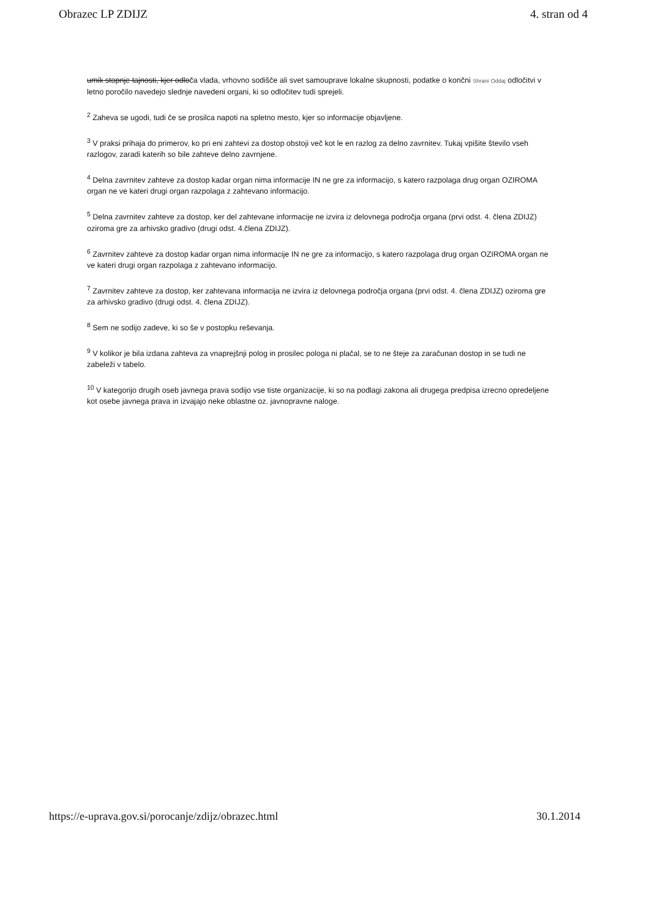Obrazec LP ZDIJZ 4. stran od 4
umik stopnje tajnosti, kjer odloča vlada, vrhovno sodišče ali svet samouprave lokalne skupnosti, podatke o končni Shrani Oddaj odločitvi v letno poročilo navedejo slednje navedeni organi, ki so odločitev tudi sprejeli.
<sup>2</sup> Zaheva se ugodi, tudi če se prosilca napoti na spletno mesto, kjer so informacije objavljene.
<sup>3</sup> V praksi prihaja do primerov, ko pri eni zahtevi za dostop obstoji več kot le en razlog za delno zavrnitev. Tukaj vpišite število vseh razlogov, zaradi katerih so bile zahteve delno zavrnjene.
<sup>4</sup> Delna zavrnitev zahteve za dostop kadar organ nima informacije IN ne gre za informacijo, s katero razpolaga drug organ OZIROMA organ ne ve kateri drugi organ razpolaga z zahtevano informacijo.
<sup>5</sup> Delna zavrnitev zahteve za dostop, ker del zahtevane informacije ne izvira iz delovnega področja organa (prvi odst. 4. člena ZDIJZ) oziroma gre za arhivsko gradivo (drugi odst. 4.člena ZDIJZ).
<sup>6</sup> Zavrnitev zahteve za dostop kadar organ nima informacije IN ne gre za informacijo, s katero razpolaga drug organ OZIROMA organ ne ve kateri drugi organ razpolaga z zahtevano informacijo.
<sup>7</sup> Zavrnitev zahteve za dostop, ker zahtevana informacija ne izvira iz delovnega področja organa (prvi odst. 4. člena ZDIJZ) oziroma gre za arhivsko gradivo (drugi odst. 4. člena ZDIJZ).
<sup>8</sup> Sem ne sodijo zadeve, ki so še v postopku reševanja.
<sup>9</sup> V kolikor je bila izdana zahteva za vnaprejšnji polog in prosilec pologa ni plačal, se to ne šteje za zaračunan dostop in se tudi ne zabeleži v tabelo.
<sup>10</sup> V kategorijo drugih oseb javnega prava sodijo vse tiste organizacije, ki so na podlagi zakona ali drugega predpisa izrecno opredeljene kot osebe javnega prava in izvajajo neke oblastne oz. javnopravne naloge.
https://e-uprava.gov.si/porocanje/zdijz/obrazec.html 30.1.2014